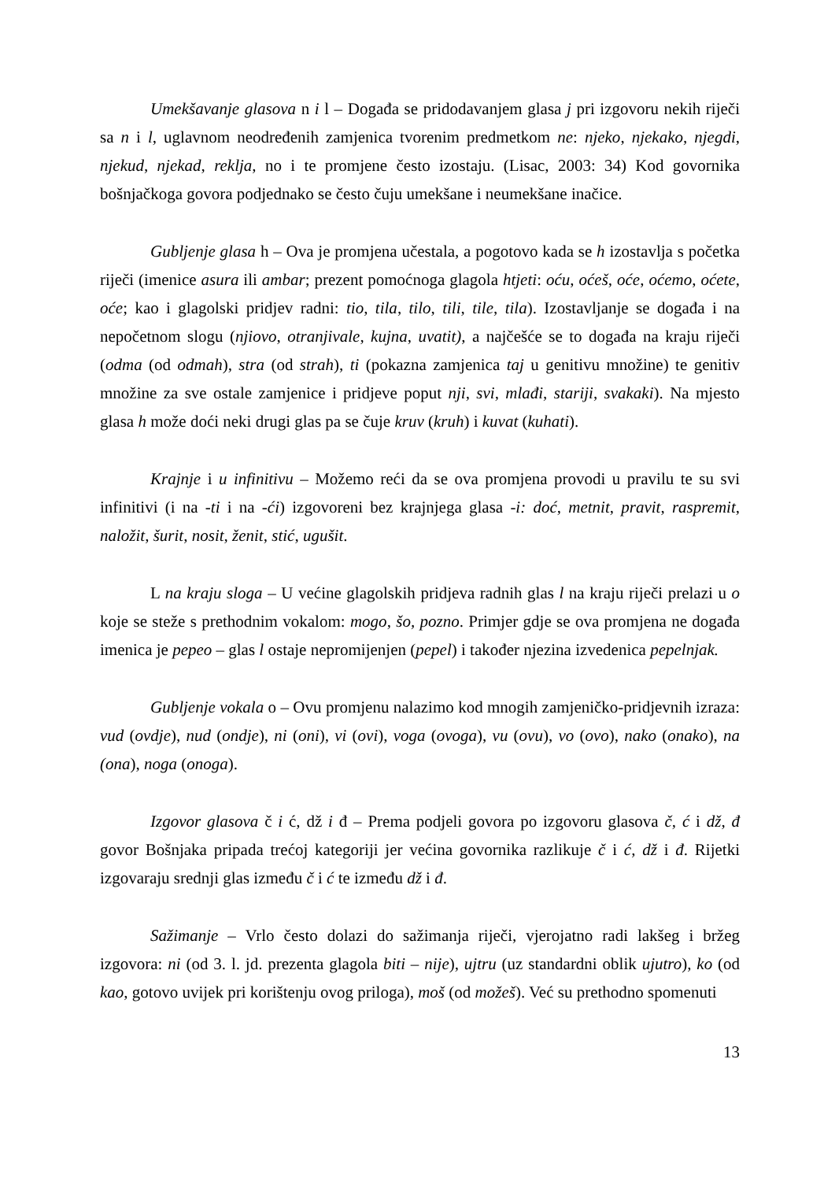Umekšavanje glasova n i l – Događa se pridodavanjem glasa j pri izgovoru nekih riječi sa n i l, uglavnom neodređenih zamjenica tvorenim predmetkom ne: njeko, njekako, njegdi, njekud, njekad, reklja, no i te promjene često izostaju. (Lisac, 2003: 34) Kod govornika bošnjačkoga govora podjednako se često čuju umekšane i neumekšane inačice.
Gubljenje glasa h – Ova je promjena učestala, a pogotovo kada se h izostavlja s početka riječi (imenice asura ili ambar; prezent pomoćnoga glagola htjeti: oću, oćeš, oće, oćemo, oćete, oće; kao i glagolski pridjev radni: tio, tila, tilo, tili, tile, tila). Izostavljanje se događa i na nepočetnom slogu (njiovo, otranjivale, kujna, uvatit), a najčešće se to događa na kraju riječi (odma (od odmah), stra (od strah), ti (pokazna zamjenica taj u genitivu množine) te genitiv množine za sve ostale zamjenice i pridjeve poput nji, svi, mlađi, stariji, svakaki). Na mjesto glasa h može doći neki drugi glas pa se čuje kruv (kruh) i kuvat (kuhati).
Krajnje i u infinitivu – Možemo reći da se ova promjena provodi u pravilu te su svi infinitivi (i na -ti i na -ći) izgovoreni bez krajnjega glasa -i: doć, metnit, pravit, raspremit, naložit, šurit, nosit, ženit, stić, ugušit.
L na kraju sloga – U većine glagolskih pridjeva radnih glas l na kraju riječi prelazi u o koje se steže s prethodnim vokalom: mogo, šo, pozno. Primjer gdje se ova promjena ne događa imenica je pepeo – glas l ostaje nepromijenjen (pepel) i također njezina izvedenica pepelnjak.
Gubljenje vokala o – Ovu promjenu nalazimo kod mnogih zamjeničko-pridjevnih izraza: vud (ovdje), nud (ondje), ni (oni), vi (ovi), voga (ovoga), vu (ovu), vo (ovo), nako (onako), na (ona), noga (onoga).
Izgovor glasova č i ć, dž i đ – Prema podjeli govora po izgovoru glasova č, ć i dž, đ govor Bošnjaka pripada trećoj kategoriji jer većina govornika razlikuje č i ć, dž i đ. Rijetki izgovaraju srednji glas između č i ć te između dž i đ.
Sažimanje – Vrlo često dolazi do sažimanja riječi, vjerojatno radi lakšeg i bržeg izgovora: ni (od 3. l. jd. prezenta glagola biti – nije), ujtru (uz standardni oblik ujutro), ko (od kao, gotovo uvijek pri korištenju ovog priloga), moš (od možeš). Već su prethodno spomenuti
13